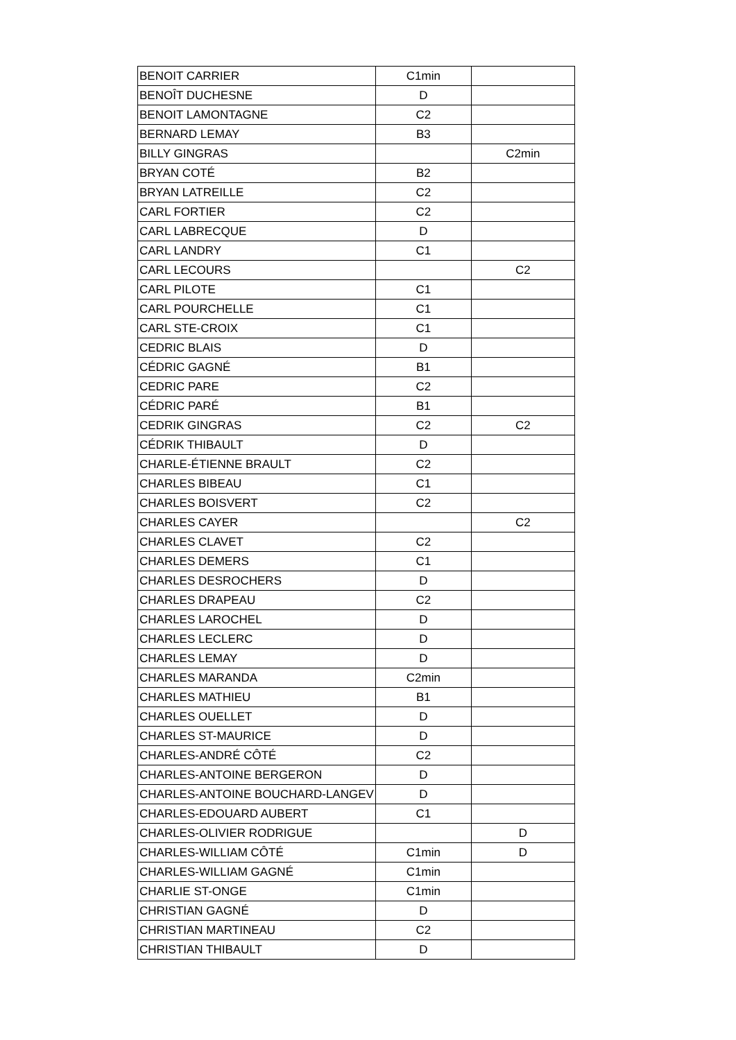| BENOIT CARRIER | C1min | |
| BENOÎT DUCHESNE | D | |
| BENOIT LAMONTAGNE | C2 | |
| BERNARD LEMAY | B3 | |
| BILLY GINGRAS | | C2min |
| BRYAN COTÉ | B2 | |
| BRYAN LATREILLE | C2 | |
| CARL FORTIER | C2 | |
| CARL LABRECQUE | D | |
| CARL LANDRY | C1 | |
| CARL LECOURS | | C2 |
| CARL PILOTE | C1 | |
| CARL POURCHELLE | C1 | |
| CARL STE-CROIX | C1 | |
| CEDRIC BLAIS | D | |
| CÉDRIC GAGNÉ | B1 | |
| CEDRIC PARE | C2 | |
| CÉDRIC PARÉ | B1 | |
| CEDRIK GINGRAS | C2 | C2 |
| CÉDRIK THIBAULT | D | |
| CHARLE-ÉTIENNE BRAULT | C2 | |
| CHARLES BIBEAU | C1 | |
| CHARLES BOISVERT | C2 | |
| CHARLES CAYER | | C2 |
| CHARLES CLAVET | C2 | |
| CHARLES DEMERS | C1 | |
| CHARLES DESROCHERS | D | |
| CHARLES DRAPEAU | C2 | |
| CHARLES LAROCHEL | D | |
| CHARLES LECLERC | D | |
| CHARLES LEMAY | D | |
| CHARLES MARANDA | C2min | |
| CHARLES MATHIEU | B1 | |
| CHARLES OUELLET | D | |
| CHARLES ST-MAURICE | D | |
| CHARLES-ANDRÉ CÔTÉ | C2 | |
| CHARLES-ANTOINE BERGERON | D | |
| CHARLES-ANTOINE BOUCHARD-LANGEV | D | |
| CHARLES-EDOUARD AUBERT | C1 | |
| CHARLES-OLIVIER RODRIGUE | | D |
| CHARLES-WILLIAM CÔTÉ | C1min | D |
| CHARLES-WILLIAM GAGNÉ | C1min | |
| CHARLIE ST-ONGE | C1min | |
| CHRISTIAN GAGNÉ | D | |
| CHRISTIAN MARTINEAU | C2 | |
| CHRISTIAN THIBAULT | D | |